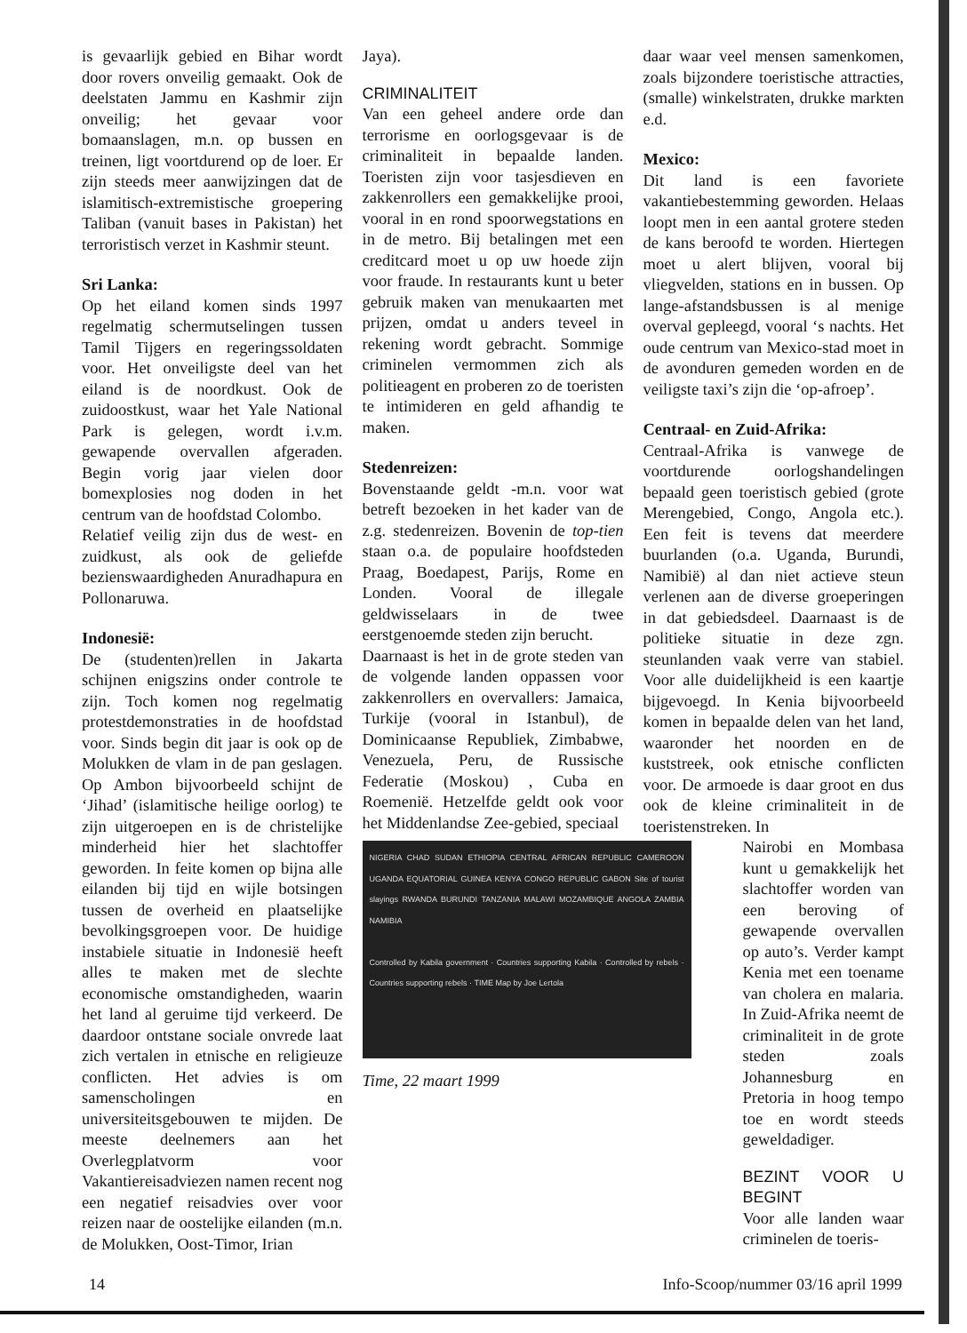is gevaarlijk gebied en Bihar wordt door rovers onveilig gemaakt. Ook de deelstaten Jammu en Kashmir zijn onveilig; het gevaar voor bomaanslagen, m.n. op bussen en treinen, ligt voortdurend op de loer. Er zijn steeds meer aanwijzingen dat de islamitisch-extremistische groepering Taliban (vanuit bases in Pakistan) het terroristisch verzet in Kashmir steunt.
Sri Lanka:
Op het eiland komen sinds 1997 regelmatig schermutselingen tussen Tamil Tijgers en regeringssoldaten voor. Het onveiligste deel van het eiland is de noordkust. Ook de zuidoostkust, waar het Yale National Park is gelegen, wordt i.v.m. gewapende overvallen afgeraden. Begin vorig jaar vielen door bomexplosies nog doden in het centrum van de hoofdstad Colombo.
Relatief veilig zijn dus de west- en zuidkust, als ook de geliefde bezienswaardigheden Anuradhapura en Pollonaruwa.
Indonesië:
De (studenten)rellen in Jakarta schijnen enigszins onder controle te zijn. Toch komen nog regelmatig protestdemonstraties in de hoofdstad voor. Sinds begin dit jaar is ook op de Molukken de vlam in de pan geslagen. Op Ambon bijvoorbeeld schijnt de ‘Jihad’ (islamitische heilige oorlog) te zijn uitgeroepen en is de christelijke minderheid hier het slachtoffer geworden. In feite komen op bijna alle eilanden bij tijd en wijle botsingen tussen de overheid en plaatselijke bevolkingsgroepen voor. De huidige instabiele situatie in Indonesië heeft alles te maken met de slechte economische omstandigheden, waarin het land al geruime tijd verkeerd. De daardoor ontstane sociale onvrede laat zich vertalen in etnische en religieuze conflicten. Het advies is om samenscholingen en universiteitsgebouwen te mijden. De meeste deelnemers aan het Overlegplatvorm voor Vakantiereisadviezen namen recent nog een negatief reisadvies over voor reizen naar de oostelijke eilanden (m.n. de Molukken, Oost-Timor, Irian
Jaya).
CRIMINALITEIT
Van een geheel andere orde dan terrorisme en oorlogsgevaar is de criminaliteit in bepaalde landen. Toeristen zijn voor tasjesdieven en zakkenrollers een gemakkelijke prooi, vooral in en rond spoorwegstations en in de metro. Bij betalingen met een creditcard moet u op uw hoede zijn voor fraude. In restaurants kunt u beter gebruik maken van menukaarten met prijzen, omdat u anders teveel in rekening wordt gebracht. Sommige criminelen vermommen zich als politieagent en proberen zo de toeristen te intimideren en geld afhandig te maken.
Stedenreizen:
Bovenstaande geldt -m.n. voor wat betreft bezoeken in het kader van de z.g. stedenreizen. Bovenin de top-tien staan o.a. de populaire hoofdsteden Praag, Boedapest, Parijs, Rome en Londen. Vooral de illegale geldwisselaars in de twee eerstgenoemde steden zijn berucht.
Daarnaast is het in de grote steden van de volgende landen oppassen voor zakkenrollers en overvallers: Jamaica, Turkije (vooral in Istanbul), de Dominicaanse Republiek, Zimbabwe, Venezuela, Peru, de Russische Federatie (Moskou) , Cuba en Roemenië. Hetzelfde geldt ook voor het Middenlandse Zee-gebied, speciaal
NIGERIA CHAD SUDAN ETHIOPIA CENTRAL AFRICAN REPUBLIC CAMEROON UGANDA EQUATORIAL GUINEA KENYA CONGO REPUBLIC GABON Site of tourist slayings RWANDA BURUNDI TANZANIA MALAWI MOZAMBIQUE ANGOLA ZAMBIA NAMIBIA
Controlled by Kabila government · Countries supporting Kabila · Controlled by rebels · Countries supporting rebels · TIME Map by Joe Lertola
Time, 22 maart 1999
daar waar veel mensen samenkomen, zoals bijzondere toeristische attracties, (smalle) winkelstraten, drukke markten e.d.
Mexico:
Dit land is een favoriete vakantiebestemming geworden. Helaas loopt men in een aantal grotere steden de kans beroofd te worden. Hiertegen moet u alert blijven, vooral bij vliegvelden, stations en in bussen. Op lange-afstandsbussen is al menige overval gepleegd, vooral ‘s nachts. Het oude centrum van Mexico-stad moet in de avonduren gemeden worden en de veiligste taxi’s zijn die ‘op-afroep’.
Centraal- en Zuid-Afrika:
Centraal-Afrika is vanwege de voortdurende oorlogshandelingen bepaald geen toeristisch gebied (grote Merengebied, Congo, Angola etc.). Een feit is tevens dat meerdere buurlanden (o.a. Uganda, Burundi, Namibië) al dan niet actieve steun verlenen aan de diverse groeperingen in dat gebiedsdeel. Daarnaast is de politieke situatie in deze zgn. steunlanden vaak verre van stabiel. Voor alle duidelijkheid is een kaartje bijgevoegd. In Kenia bijvoorbeeld komen in bepaalde delen van het land, waaronder het noorden en de kuststreek, ook etnische conflicten voor. De armoede is daar groot en dus ook de kleine criminaliteit in de toeristenstreken. In
Nairobi en Mombasa kunt u gemakkelijk het slachtoffer worden van een beroving of gewapende overvallen op auto’s. Verder kampt Kenia met een toename van cholera en malaria. In Zuid-Afrika neemt de criminaliteit in de grote steden zoals Johannesburg en Pretoria in hoog tempo toe en wordt steeds geweldadiger.
BEZINT VOOR U BEGINT
Voor alle landen waar criminelen de toeris-
14 Info-Scoop/nummer 03/16 april 1999